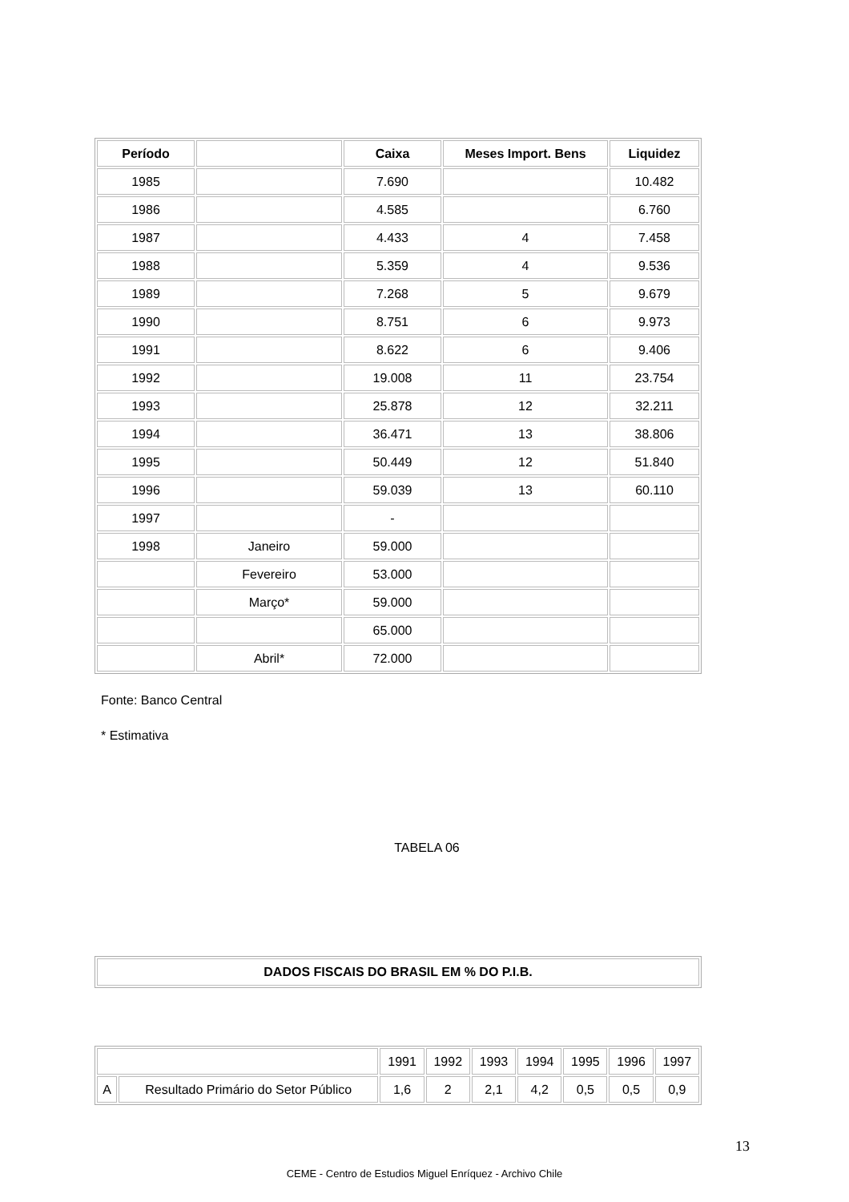| Período | | Caixa | Meses Import. Bens | Liquidez |
| --- | --- | --- | --- | --- |
| 1985 | | 7.690 | | 10.482 |
| 1986 | | 4.585 | | 6.760 |
| 1987 | | 4.433 | 4 | 7.458 |
| 1988 | | 5.359 | 4 | 9.536 |
| 1989 | | 7.268 | 5 | 9.679 |
| 1990 | | 8.751 | 6 | 9.973 |
| 1991 | | 8.622 | 6 | 9.406 |
| 1992 | | 19.008 | 11 | 23.754 |
| 1993 | | 25.878 | 12 | 32.211 |
| 1994 | | 36.471 | 13 | 38.806 |
| 1995 | | 50.449 | 12 | 51.840 |
| 1996 | | 59.039 | 13 | 60.110 |
| 1997 | | - | | |
| 1998 | Janeiro | 59.000 | | |
| | Fevereiro | 53.000 | | |
| | Março* | 59.000 | | |
| | | 65.000 | | |
| | Abril* | 72.000 | | |
Fonte: Banco Central
* Estimativa
TABELA 06
| DADOS FISCAIS DO BRASIL EM % DO P.I.B. |
| --- |
| | | 1991 | 1992 | 1993 | 1994 | 1995 | 1996 | 1997 |
| A | Resultado Primário do Setor Público | 1,6 | 2 | 2,1 | 4,2 | 0,5 | 0,5 | 0,9 |
13
CEME - Centro de Estudios Miguel Enríquez - Archivo Chile